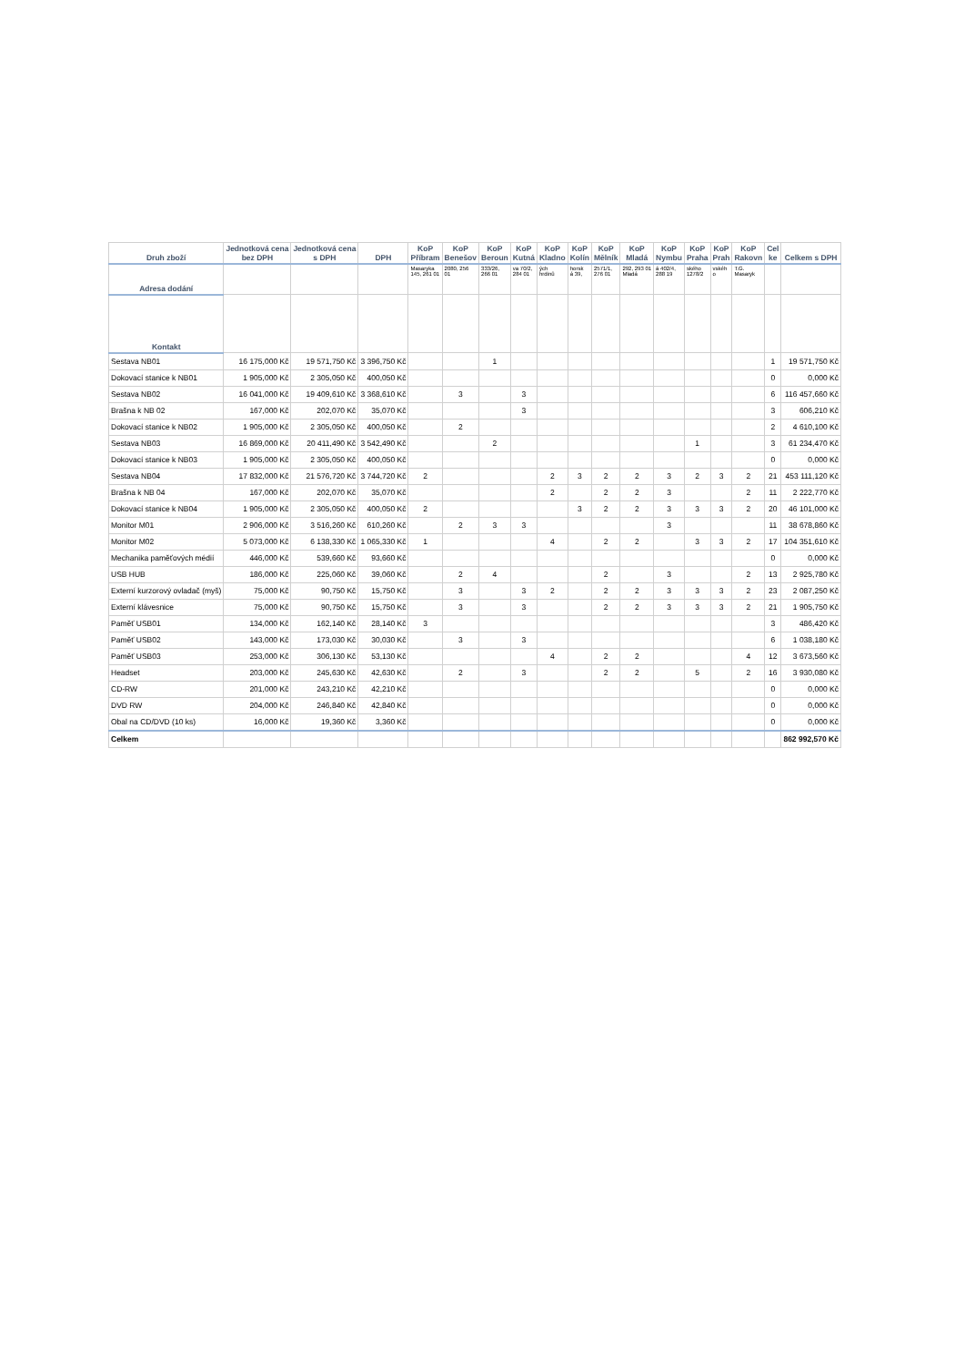| Druh zboží | Jednotková cena bez DPH | Jednotková cena s DPH | DPH | KoP Příbram | KoP Benešov | KoP Beroun | KoP Kutná | KoP Kladno | KoP Kolín | KoP Mělník | KoP Mladá | KoP Nymbu | KoP Praha | KoP Prah | KoP Rakovn | Cel ke | Celkem s DPH |
| --- | --- | --- | --- | --- | --- | --- | --- | --- | --- | --- | --- | --- | --- | --- | --- | --- | --- |
| Adresa dodání | | | | Masaryka 145, 261 01 | 2080, 256 01 | 333/26, 266 01 | va 70/2, 284 01 | ých hrdinů | horsk á 39, | 2571/1, 276 01 | 292, 293 01 Mladá | á 402/4, 288 19 | ského 1278/2 | vskéh o | T.G. Masaryk | | |
| Kontakt | | | | | | | | | | | | | | | | | |
| Sestava NB01 | 16 175,000 Kč | 19 571,750 Kč | 3 396,750 Kč | | | 1 | | | | | | | | | | 1 | 19 571,750 Kč |
| Dokovací stanice k NB01 | 1 905,000 Kč | 2 305,050 Kč | 400,050 Kč | | | | | | | | | | | | | 0 | 0,000 Kč |
| Sestava NB02 | 16 041,000 Kč | 19 409,610 Kč | 3 368,610 Kč | | 3 | | 3 | | | | | | | | | 6 | 116 457,660 Kč |
| Brašna k NB 02 | 167,000 Kč | 202,070 Kč | 35,070 Kč | | | | 3 | | | | | | | | | 3 | 606,210 Kč |
| Dokovací stanice k NB02 | 1 905,000 Kč | 2 305,050 Kč | 400,050 Kč | | 2 | | | | | | | | | | | 2 | 4 610,100 Kč |
| Sestava NB03 | 16 869,000 Kč | 20 411,490 Kč | 3 542,490 Kč | | | 2 | | | | | | | 1 | | | 3 | 61 234,470 Kč |
| Dokovací stanice k NB03 | 1 905,000 Kč | 2 305,050 Kč | 400,050 Kč | | | | | | | | | | | | | 0 | 0,000 Kč |
| Sestava NB04 | 17 832,000 Kč | 21 576,720 Kč | 3 744,720 Kč | 2 | | | | 2 | 3 | 2 | 2 | 3 | 2 | 3 | 2 | 21 | 453 111,120 Kč |
| Brašna k NB 04 | 167,000 Kč | 202,070 Kč | 35,070 Kč | | | | | 2 | | 2 | 2 | 3 | | | 2 | 11 | 2 222,770 Kč |
| Dokovací stanice k NB04 | 1 905,000 Kč | 2 305,050 Kč | 400,050 Kč | 2 | | | | | 3 | 2 | 2 | 3 | 3 | 3 | 2 | 20 | 46 101,000 Kč |
| Monitor M01 | 2 906,000 Kč | 3 516,260 Kč | 610,260 Kč | | 2 | 3 | 3 | | | | | 3 | | | | 11 | 38 678,860 Kč |
| Monitor M02 | 5 073,000 Kč | 6 138,330 Kč | 1 065,330 Kč | 1 | | | | 4 | | 2 | 2 | | 3 | 3 | 2 | 17 | 104 351,610 Kč |
| Mechanika paměťových médií | 446,000 Kč | 539,660 Kč | 93,660 Kč | | | | | | | | | | | | | 0 | 0,000 Kč |
| USB HUB | 186,000 Kč | 225,060 Kč | 39,060 Kč | | 2 | 4 | | | | 2 | | 3 | | | 2 | 13 | 2 925,780 Kč |
| Externí kurzorový ovladač (myš) | 75,000 Kč | 90,750 Kč | 15,750 Kč | | 3 | | 3 | 2 | | 2 | 2 | 3 | 3 | 3 | 2 | 23 | 2 087,250 Kč |
| Externí klávesnice | 75,000 Kč | 90,750 Kč | 15,750 Kč | | 3 | | 3 | | | 2 | 2 | 3 | 3 | 3 | 2 | 21 | 1 905,750 Kč |
| Paměť USB01 | 134,000 Kč | 162,140 Kč | 28,140 Kč | 3 | | | | | | | | | | | | 3 | 486,420 Kč |
| Paměť USB02 | 143,000 Kč | 173,030 Kč | 30,030 Kč | | 3 | | 3 | | | | | | | | | 6 | 1 038,180 Kč |
| Paměť USB03 | 253,000 Kč | 306,130 Kč | 53,130 Kč | | | | | 4 | | 2 | 2 | | | | 4 | 12 | 3 673,560 Kč |
| Headset | 203,000 Kč | 245,630 Kč | 42,630 Kč | | 2 | | 3 | | | 2 | 2 | | 5 | | 2 | 16 | 3 930,080 Kč |
| CD-RW | 201,000 Kč | 243,210 Kč | 42,210 Kč | | | | | | | | | | | | | 0 | 0,000 Kč |
| DVD RW | 204,000 Kč | 246,840 Kč | 42,840 Kč | | | | | | | | | | | | | 0 | 0,000 Kč |
| Obal na CD/DVD (10 ks) | 16,000 Kč | 19,360 Kč | 3,360 Kč | | | | | | | | | | | | | 0 | 0,000 Kč |
| Celkem | | | | | | | | | | | | | | | | | 862 992,570 Kč |